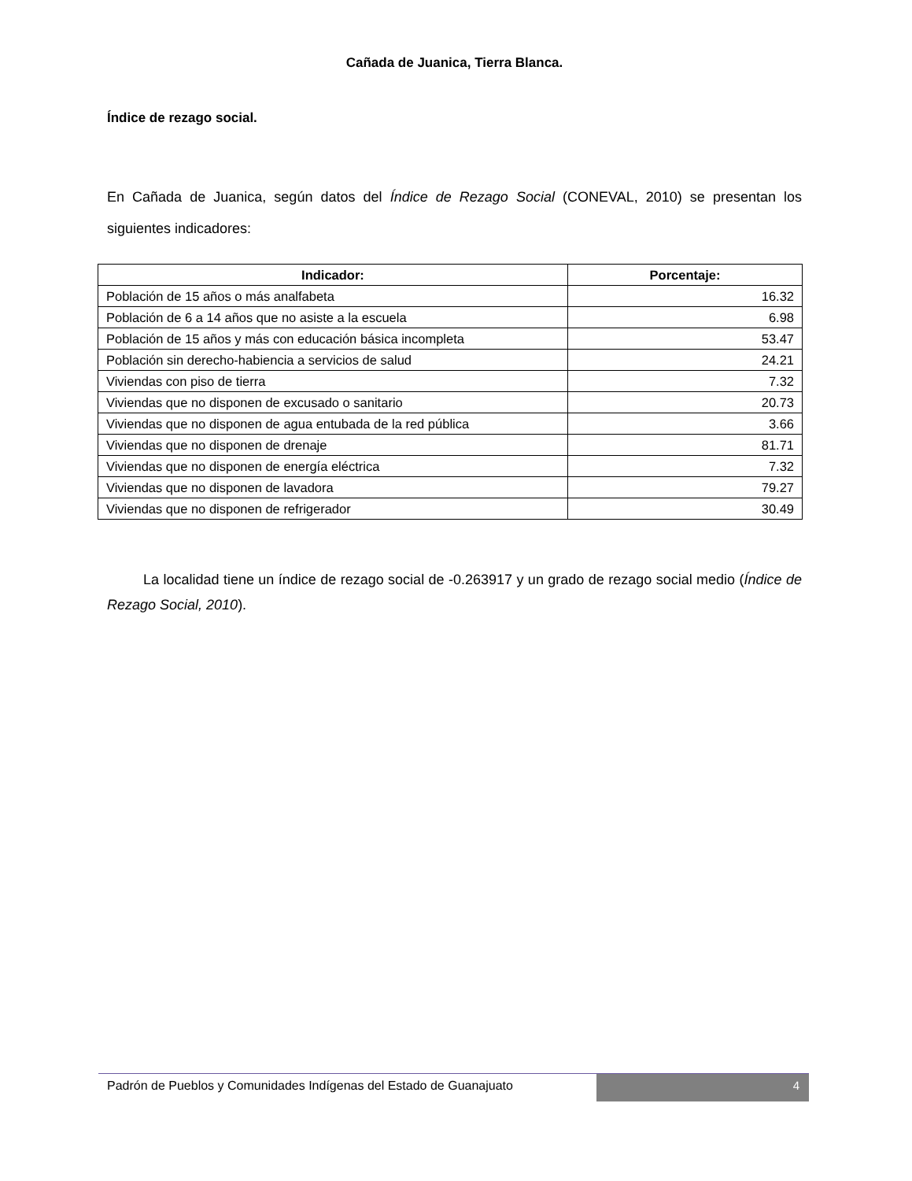Cañada de Juanica, Tierra Blanca.
Índice de rezago social.
En Cañada de Juanica, según datos del Índice de Rezago Social (CONEVAL, 2010) se presentan los siguientes indicadores:
| Indicador: | Porcentaje: |
| --- | --- |
| Población de 15 años o más analfabeta | 16.32 |
| Población de 6 a 14 años que no asiste a la escuela | 6.98 |
| Población de 15 años y más con educación básica incompleta | 53.47 |
| Población sin derecho-habiencia a servicios de salud | 24.21 |
| Viviendas con piso de tierra | 7.32 |
| Viviendas que no disponen de excusado o sanitario | 20.73 |
| Viviendas que no disponen de agua entubada de la red pública | 3.66 |
| Viviendas que no disponen de drenaje | 81.71 |
| Viviendas que no disponen de energía eléctrica | 7.32 |
| Viviendas que no disponen de lavadora | 79.27 |
| Viviendas que no disponen de refrigerador | 30.49 |
La localidad tiene un índice de rezago social de -0.263917 y un grado de rezago social medio (Índice de Rezago Social, 2010).
Padrón de Pueblos y Comunidades Indígenas del Estado de Guanajuato
4